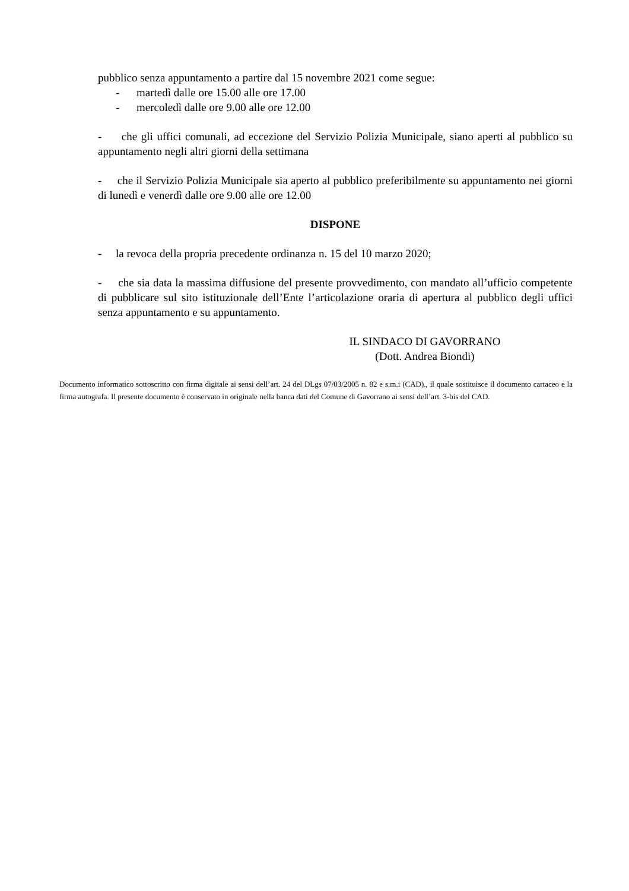pubblico senza appuntamento a partire dal 15 novembre 2021 come segue:
- martedì dalle ore 15.00 alle ore 17.00
- mercoledì dalle ore 9.00 alle ore 12.00
- che gli uffici comunali, ad eccezione del Servizio Polizia Municipale, siano aperti al pubblico su appuntamento negli altri giorni della settimana
- che il Servizio Polizia Municipale sia aperto al pubblico preferibilmente su appuntamento nei giorni di lunedì e venerdì dalle ore 9.00 alle ore 12.00
DISPONE
- la revoca della propria precedente ordinanza n. 15 del 10 marzo 2020;
- che sia data la massima diffusione del presente provvedimento, con mandato all’ufficio competente di pubblicare sul sito istituzionale dell’Ente l’articolazione oraria di apertura al pubblico degli uffici senza appuntamento e su appuntamento.
IL SINDACO DI GAVORRANO
(Dott. Andrea Biondi)
Documento informatico sottoscritto con firma digitale ai sensi dell’art. 24 del DLgs 07/03/2005 n. 82 e s.m.i (CAD)., il quale sostituisce il documento cartaceo e la firma autografa. Il presente documento è conservato in originale nella banca dati del Comune di Gavorrano ai sensi dell’art. 3-bis del CAD.